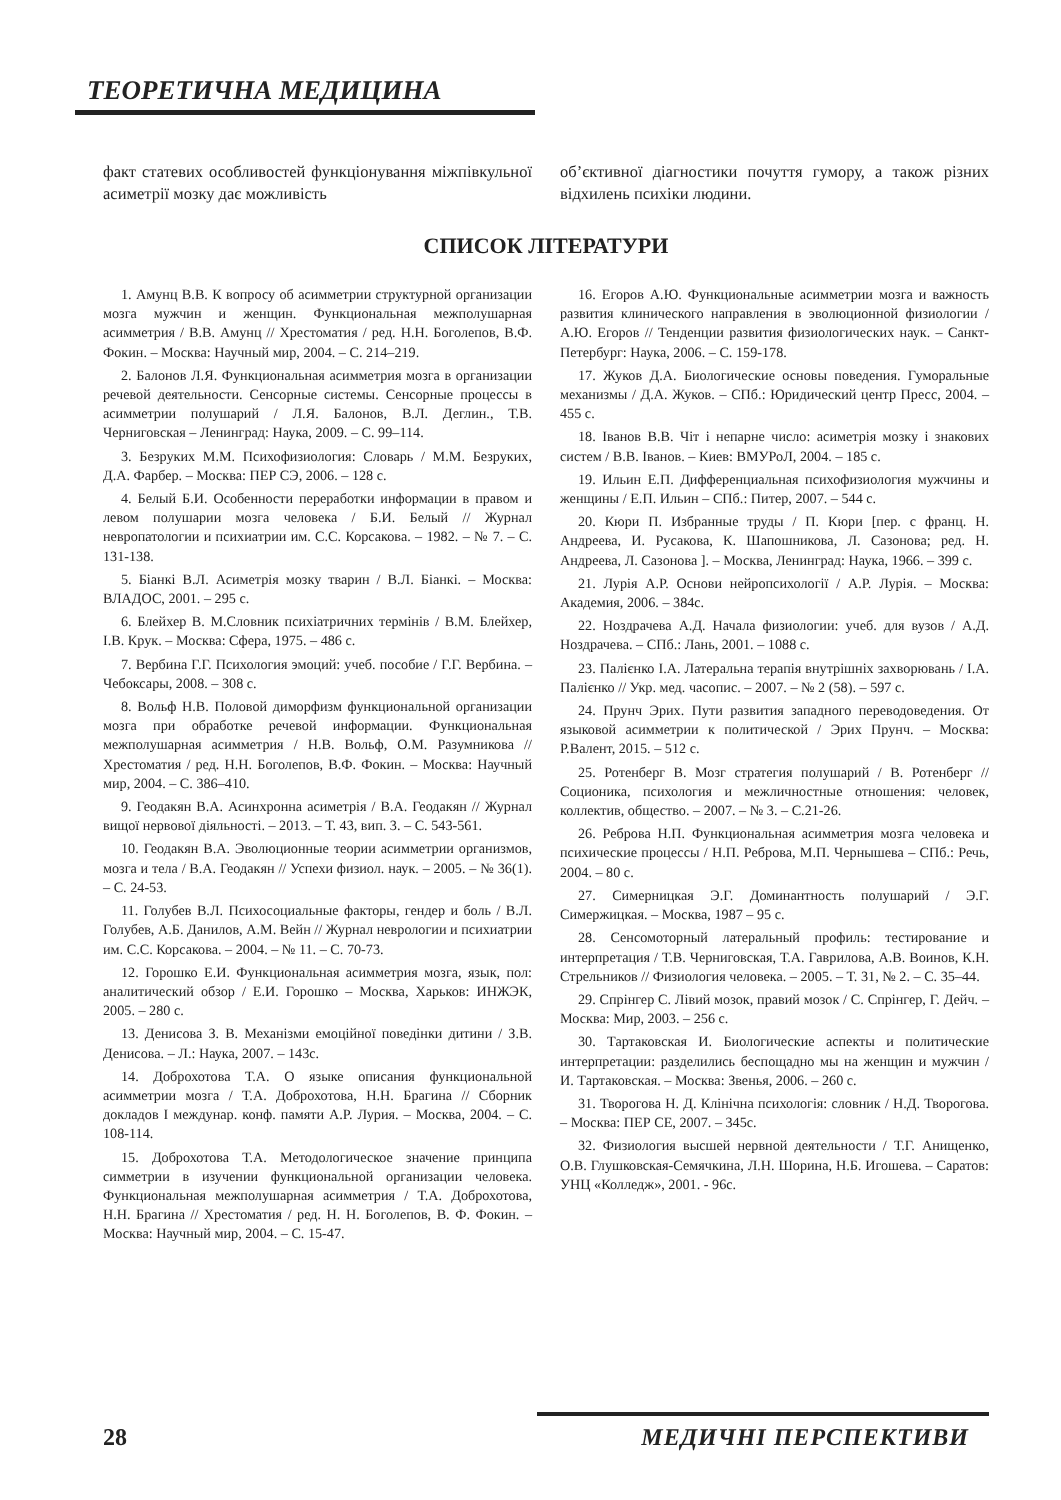ТЕОРЕТИЧНА МЕДИЦИНА
факт статевих особливостей функціонування міжпівкульної асиметрії мозку дає можливість
об’єктивної діагностики почуття гумору, а також різних відхилень психіки людини.
СПИСОК ЛІТЕРАТУРИ
1. Амунц В.В. К вопросу об асимметрии структурной организации мозга мужчин и женщин. Функциональная межполушарная асимметрия / В.В. Амунц // Хрестоматия / ред. Н.Н. Боголепов, В.Ф. Фокин. – Москва: Научный мир, 2004. – С. 214–219.
2. Балонов Л.Я. Функциональная асимметрия мозга в организации речевой деятельности. Сенсорные системы. Сенсорные процессы в асимметрии полушарий / Л.Я. Балонов, В.Л. Деглин., Т.В. Черниговская – Ленинград: Наука, 2009. – С. 99–114.
3. Безруких М.М. Психофизиология: Словарь / М.М. Безруких, Д.А. Фарбер. – Москва: ПЕР СЭ, 2006. – 128 с.
4. Белый Б.И. Особенности переработки информации в правом и левом полушарии мозга человека / Б.И. Белый // Журнал невропатологии и психиатрии им. С.С. Корсакова. – 1982. – № 7. – С. 131-138.
5. Біанкі В.Л. Асиметрія мозку тварин / В.Л. Біанкі. – Москва: ВЛАДОС, 2001. – 295 с.
6. Блейхер В. М.Словник психіатричних термінів / В.М. Блейхер, І.В. Крук. – Москва: Сфера, 1975. – 486 с.
7. Вербина Г.Г. Психология эмоций: учеб. пособие / Г.Г. Вербина. –Чебоксары, 2008. – 308 с.
8. Вольф Н.В. Половой диморфизм функциональной организации мозга при обработке речевой информации. Функциональная межполушарная асимметрия / Н.В. Вольф, О.М. Разумникова // Хрестоматия / ред. Н.Н. Боголепов, В.Ф. Фокин. – Москва: Научный мир, 2004. – С. 386–410.
9. Геодакян В.А. Асинхронна асиметрія / В.А. Геодакян // Журнал вищої нервової діяльності. – 2013. – Т. 43, вип. 3. – С. 543-561.
10. Геодакян В.А. Эволюционные теории асимметрии организмов, мозга и тела / В.А. Геодакян // Успехи физиол. наук. – 2005. – № 36(1). – С. 24-53.
11. Голубев В.Л. Психосоциальные факторы, гендер и боль / В.Л. Голубев, А.Б. Данилов, А.М. Вейн // Журнал неврологии и психиатрии им. С.С. Корсакова. – 2004. – № 11. – С. 70-73.
12. Горошко Е.И. Функциональная асимметрия мозга, язык, пол: аналитический обзор / Е.И. Горошко – Москва, Харьков: ИНЖЭК, 2005. – 280 с.
13. Денисова З. В. Механізми емоційної поведінки дитини / З.В. Денисова. – Л.: Наука, 2007. – 143с.
14. Доброхотова Т.А. О языке описания функциональной асимметрии мозга / Т.А. Доброхотова, Н.Н. Брагина // Сборник докладов I междунар. конф. памяти А.Р. Лурия. – Москва, 2004. – С. 108-114.
15. Доброхотова Т.А. Методологическое значение принципа симметрии в изучении функциональной организации человека. Функциональная межполушарная асимметрия / Т.А. Доброхотова, Н.Н. Брагина // Хрестоматия / ред. Н. Н. Боголепов, В. Ф. Фокин. – Москва: Научный мир, 2004. – С. 15-47.
16. Егоров А.Ю. Функциональные асимметрии мозга и важность развития клинического направления в эволюционной физиологии / А.Ю. Егоров // Тенденции развития физиологических наук. – Санкт-Петербург: Наука, 2006. – С. 159-178.
17. Жуков Д.А. Биологические основы поведения. Гуморальные механизмы / Д.А. Жуков. – СПб.: Юридический центр Пресс, 2004. – 455 с.
18. Іванов В.В. Чіт і непарне число: асиметрія мозку і знакових систем / В.В. Іванов. – Киев: ВМУРоЛ, 2004. – 185 с.
19. Ильин Е.П. Дифференциальная психофизиология мужчины и женщины / Е.П. Ильин – СПб.: Питер, 2007. – 544 с.
20. Кюри П. Избранные труды / П. Кюри [пер. с франц. Н. Андреева, И. Русакова, К. Шапошникова, Л. Сазонова; ред. Н. Андреева, Л. Сазонова ]. – Москва, Ленинград: Наука, 1966. – 399 с.
21. Лурія А.Р. Основи нейропсихології / А.Р. Лурія. – Москва: Академия, 2006. – 384с.
22. Ноздрачева А.Д. Начала физиологии: учеб. для вузов / А.Д. Ноздрачева. – СПб.: Лань, 2001. – 1088 с.
23. Палієнко І.А. Латеральна терапія внутрішніх захворювань / І.А. Палієнко // Укр. мед. часопис. – 2007. – № 2 (58). – 597 с.
24. Прунч Эрих. Пути развития западного переводоведения. От языковой асимметрии к политической / Эрих Прунч. – Москва: Р.Валент, 2015. – 512 с.
25. Ротенберг В. Мозг стратегия полушарий / В. Ротенберг // Соционика, психология и межличностные отношения: человек, коллектив, общество. – 2007. – № 3. – С.21-26.
26. Реброва Н.П. Функциональная асимметрия мозга человека и психические процессы / Н.П. Реброва, М.П. Чернышева – СПб.: Речь, 2004. – 80 с.
27. Симерницкая Э.Г. Доминантность полушарий / Э.Г. Симержицкая. – Москва, 1987 – 95 с.
28. Сенсомоторный латеральный профиль: тестирование и интерпретация / Т.В. Черниговская, Т.А. Гаврилова, А.В. Воинов, К.Н. Стрельников // Физиология человека. – 2005. – Т. 31, № 2. – С. 35–44.
29. Спрінгер С. Лівий мозок, правий мозок / С. Спрінгер, Г. Дейч. – Москва: Мир, 2003. – 256 с.
30. Тартаковская И. Биологические аспекты и политические интерпретации: разделились беспощадно мы на женщин и мужчин / И. Тартаковская. – Москва: Звенья, 2006. – 260 с.
31. Творогова Н. Д. Клінічна психологія: словник / Н.Д. Творогова. – Москва: ПЕР СЕ, 2007. – 345с.
32. Физиология высшей нервной деятельности / Т.Г. Анищенко, О.В. Глушковская-Семячкина, Л.Н. Шорина, Н.Б. Игошева. – Саратов: УНЦ «Колледж», 2001. - 96с.
28 МЕДИЧНІ ПЕРСПЕКТИВИ